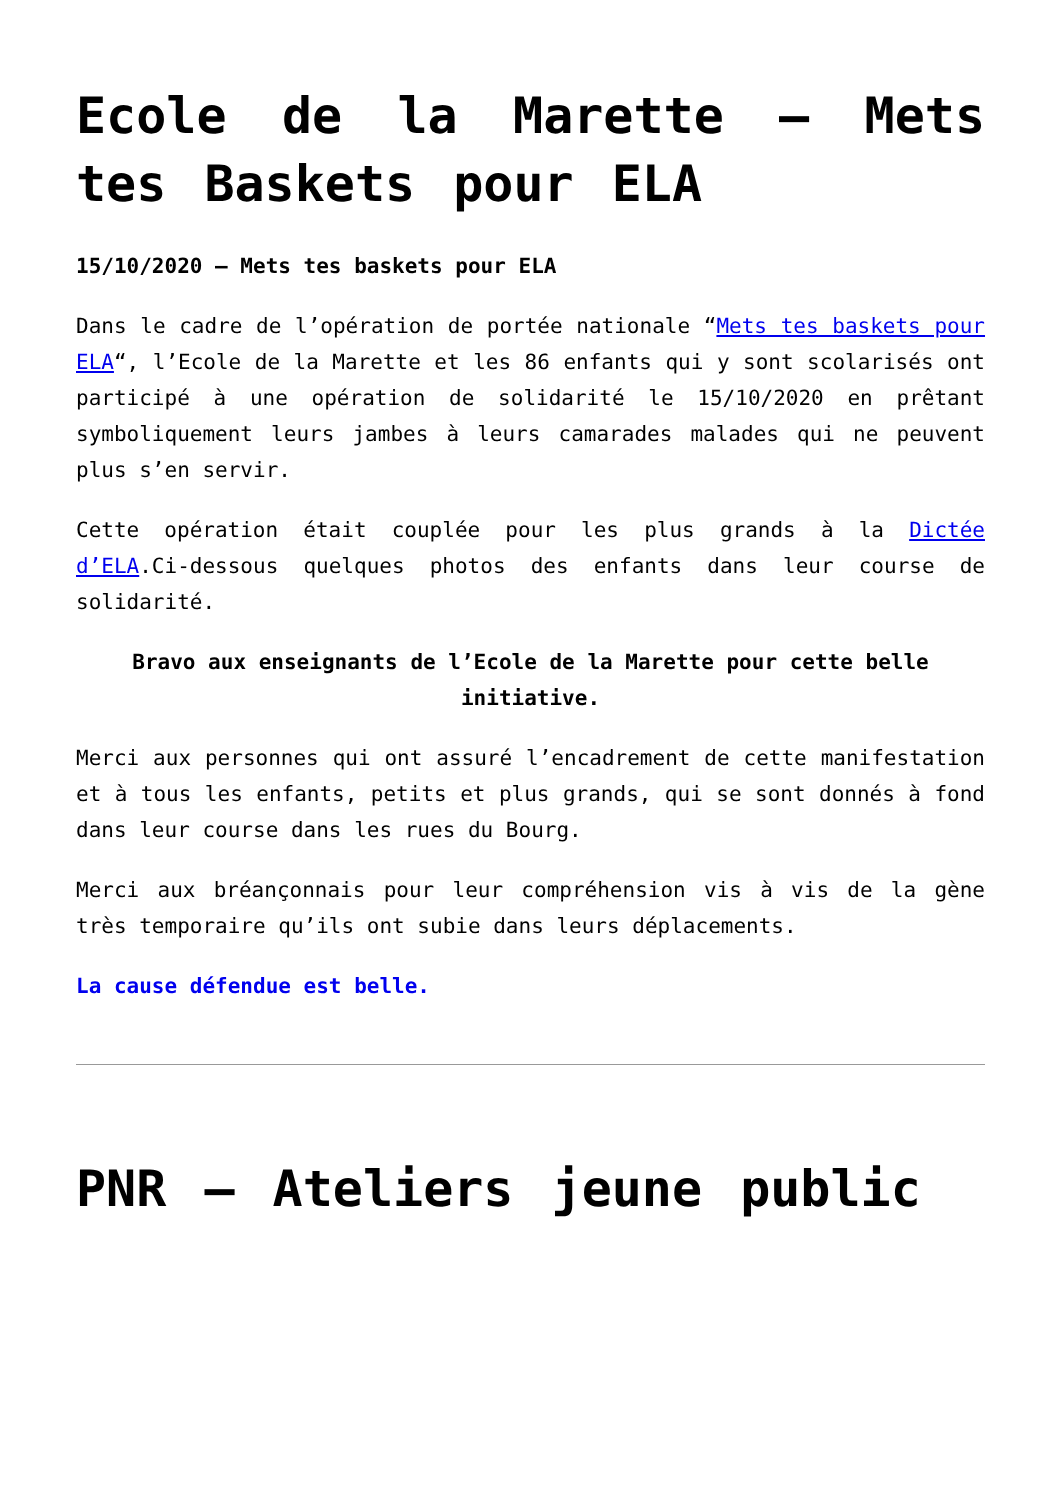Ecole de la Marette – Mets tes Baskets pour ELA
15/10/2020 – Mets tes baskets pour ELA
Dans le cadre de l’opération de portée nationale “Mets tes baskets pour ELA“, l’Ecole de la Marette et les 86 enfants qui y sont scolarisés ont participé à une opération de solidarité le 15/10/2020 en prêtant symboliquement leurs jambes à leurs camarades malades qui ne peuvent plus s’en servir.
Cette opération était couplée pour les plus grands à la Dictée d’ELA.Ci-dessous quelques photos des enfants dans leur course de solidarité.
Bravo aux enseignants de l’Ecole de la Marette pour cette belle initiative.
Merci aux personnes qui ont assuré l’encadrement de cette manifestation et à tous les enfants, petits et plus grands, qui se sont donnés à fond dans leur course dans les rues du Bourg.
Merci aux bréançonnais pour leur compréhension vis à vis de la gène très temporaire qu’ils ont subie dans leurs déplacements.
La cause défendue est belle.
PNR – Ateliers jeune public